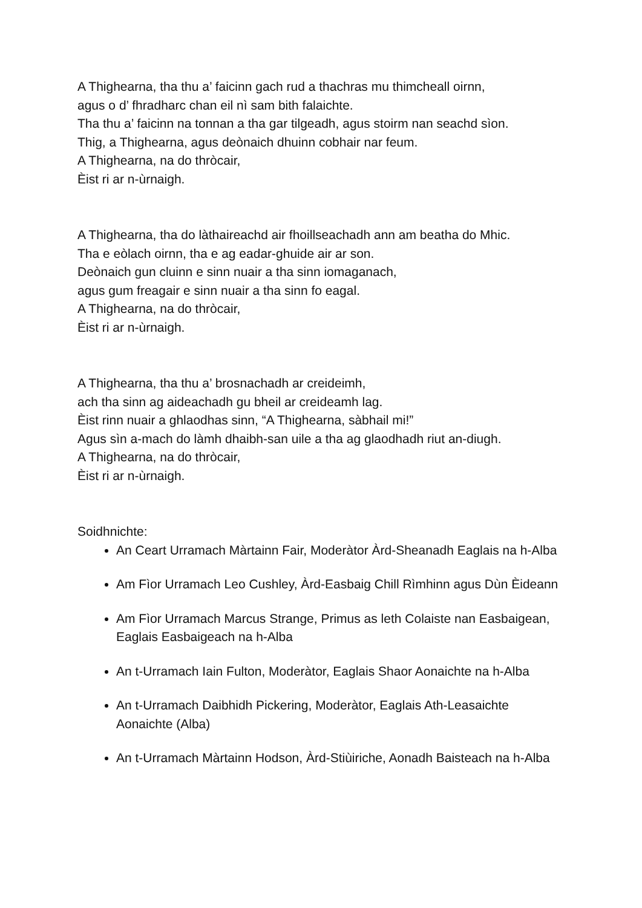A Thighearna, tha thu a’ faicinn gach rud a thachras mu thimcheall oirnn,
agus o d’ fhradharc chan eil nì sam bith falaichte.
Tha thu a’ faicinn na tonnan a tha gar tilgeadh, agus stoirm nan seachd sìon.
Thig, a Thighearna, agus deònaich dhuinn cobhair nar feum.
A Thighearna, na do thròcair,
Èist ri ar n-ùrnaigh.
A Thighearna, tha do làthaireachd air fhoillseachadh ann am beatha do Mhic.
Tha e eòlach oirnn, tha e ag eadar-ghuide air ar son.
Deònaich gun cluinn e sinn nuair a tha sinn iomaganach,
agus gum freagair e sinn nuair a tha sinn fo eagal.
A Thighearna, na do thròcair,
Èist ri ar n-ùrnaigh.
A Thighearna, tha thu a’ brosnachadh ar creideimh,
ach tha sinn ag aideachadh gu bheil ar creideamh lag.
Èist rinn nuair a ghlaodhas sinn, “A Thighearna, sàbhail mi!”
Agus sìn a-mach do làmh dhaibh-san uile a tha ag glaodhadh riut an-diugh.
A Thighearna, na do thròcair,
Èist ri ar n-ùrnaigh.
Soidhnichte:
An Ceart Urramach Màrtainn Fair, Moderàtor Àrd-Sheanadh Eaglais na h-Alba
Am Fìor Urramach Leo Cushley, Àrd-Easbaig Chill Rìmhinn agus Dùn Èideann
Am Fìor Urramach Marcus Strange, Primus as leth Colaiste nan Easbaigean, Eaglais Easbaigeach na h-Alba
An t-Urramach Iain Fulton, Moderàtor, Eaglais Shaor Aonaichte na h-Alba
An t-Urramach Daibhidh Pickering, Moderàtor, Eaglais Ath-Leasaichte Aonaichte (Alba)
An t-Urramach Màrtainn Hodson, Àrd-Stiùiriche, Aonadh Baisteach na h-Alba